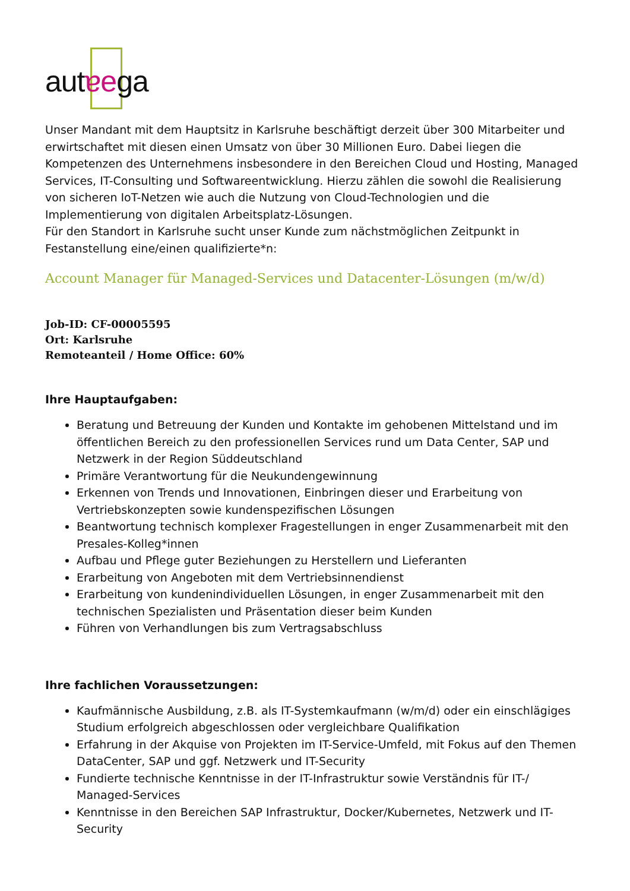autɐega
Unser Mandant mit dem Hauptsitz in Karlsruhe beschäftigt derzeit über 300 Mitarbeiter und erwirtschaftet mit diesen einen Umsatz von über 30 Millionen Euro. Dabei liegen die Kompetenzen des Unternehmens insbesondere in den Bereichen Cloud und Hosting, Managed Services, IT-Consulting und Softwareentwicklung. Hierzu zählen die sowohl die Realisierung von sicheren IoT-Netzen wie auch die Nutzung von Cloud-Technologien und die Implementierung von digitalen Arbeitsplatz-Lösungen.
Für den Standort in Karlsruhe sucht unser Kunde zum nächstmöglichen Zeitpunkt in Festanstellung eine/einen qualifizierte*n:
Account Manager für Managed-Services und Datacenter-Lösungen (m/w/d)
Job-ID: CF-00005595
Ort: Karlsruhe
Remoteanteil / Home Office: 60%
Ihre Hauptaufgaben:
Beratung und Betreuung der Kunden und Kontakte im gehobenen Mittelstand und im öffentlichen Bereich zu den professionellen Services rund um Data Center, SAP und Netzwerk in der Region Süddeutschland
Primäre Verantwortung für die Neukundengewinnung
Erkennen von Trends und Innovationen, Einbringen dieser und Erarbeitung von Vertriebskonzepten sowie kundenspezifischen Lösungen
Beantwortung technisch komplexer Fragestellungen in enger Zusammenarbeit mit den Presales-Kolleg*innen
Aufbau und Pflege guter Beziehungen zu Herstellern und Lieferanten
Erarbeitung von Angeboten mit dem Vertriebsinnendienst
Erarbeitung von kundenindividuellen Lösungen, in enger Zusammenarbeit mit den technischen Spezialisten und Präsentation dieser beim Kunden
Führen von Verhandlungen bis zum Vertragsabschluss
Ihre fachlichen Voraussetzungen:
Kaufmännische Ausbildung, z.B. als IT-Systemkaufmann (w/m/d) oder ein einschlägiges Studium erfolgreich abgeschlossen oder vergleichbare Qualifikation
Erfahrung in der Akquise von Projekten im IT-Service-Umfeld, mit Fokus auf den Themen DataCenter, SAP und ggf. Netzwerk und IT-Security
Fundierte technische Kenntnisse in der IT-Infrastruktur sowie Verständnis für IT-/ Managed-Services
Kenntnisse in den Bereichen SAP Infrastruktur, Docker/Kubernetes, Netzwerk und IT-Security